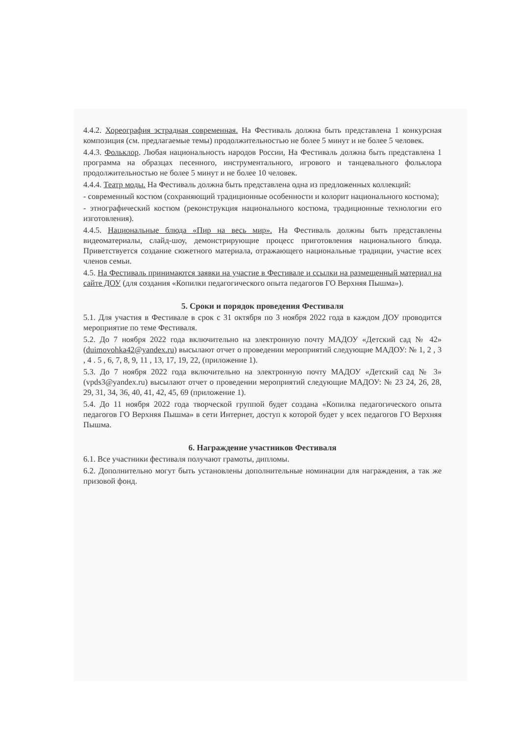4.4.2. Хореография эстрадная современная. На Фестиваль должна быть представлена 1 конкурсная композиция (см. предлагаемые темы) продолжительностью не более 5 минут и не более 5 человек.
4.4.3. Фольклор. Любая национальность народов России, На Фестиваль должна быть представлена 1 программа на образцах песенного, инструментального, игрового и танцевального фольклора продолжительностью не более 5 минут и не более 10 человек.
4.4.4. Театр моды. На Фестиваль должна быть представлена одна из предложенных коллекций:
- современный костюм (сохраняющий традиционные особенности и колорит национального костюма);
- этнографический костюм (реконструкция национального костюма, традиционные технологии его изготовления).
4.4.5. Национальные блюда «Пир на весь мир». На Фестиваль должны быть представлены видеоматериалы, слайд-шоу, демонстрирующие процесс приготовления национального блюда. Приветствуется создание сюжетного материала, отражающего национальные традиции, участие всех членов семьи.
4.5. На Фестиваль принимаются заявки на участие в Фестивале и ссылки на размещенный материал на сайте ДОУ (для создания «Копилки педагогического опыта педагогов ГО Верхняя Пышма»).
5. Сроки и порядок проведения Фестиваля
5.1. Для участия в Фестивале в срок с 31 октября по 3 ноября 2022 года в каждом ДОУ проводится мероприятие по теме Фестиваля.
5.2. До 7 ноября 2022 года включительно на электронную почту МАДОУ «Детский сад № 42» (duimovohka42@yandex.ru) высылают отчет о проведении мероприятий следующие МАДОУ: № 1, 2 , 3 , 4 . 5 , 6, 7, 8, 9, 11 , 13, 17, 19, 22, (приложение 1).
5.3. До 7 ноября 2022 года включительно на электронную почту МАДОУ «Детский сад № 3» (vpds3@yandex.ru) высылают отчет о проведении мероприятий следующие МАДОУ: № 23 24, 26, 28, 29, 31, 34, 36, 40, 41, 42, 45, 69 (приложение 1).
5.4. До 11 ноября 2022 года творческой группой будет создана «Копилка педагогического опыта педагогов ГО Верхняя Пышма» в сети Интернет, доступ к которой будет у всех педагогов ГО Верхняя Пышма.
6. Награждение участников Фестиваля
6.1. Все участники фестиваля получают грамоты, дипломы.
6.2. Дополнительно могут быть установлены дополнительные номинации для награждения, а так же призовой фонд.